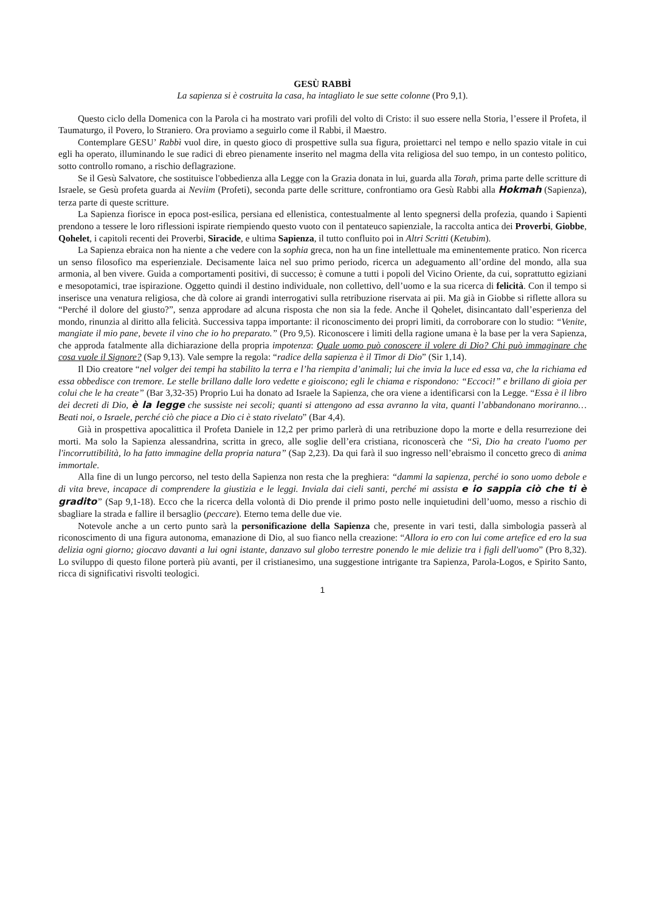GESÙ RABBÌ
La sapienza si è costruita la casa, ha intagliato le sue sette colonne (Pro 9,1).
Questo ciclo della Domenica con la Parola ci ha mostrato vari profili del volto di Cristo: il suo essere nella Storia, l’essere il Profeta, il Taumaturgo, il Povero, lo Straniero. Ora proviamo a seguirlo come il Rabbi, il Maestro.
Contemplare GESU’ Rabbì vuol dire, in questo gioco di prospettive sulla sua figura, proiettarci nel tempo e nello spazio vitale in cui egli ha operato, illuminando le sue radici di ebreo pienamente inserito nel magma della vita religiosa del suo tempo, in un contesto politico, sotto controllo romano, a rischio deflagrazione.
Se il Gesù Salvatore, che sostituisce l'obbedienza alla Legge con la Grazia donata in lui, guarda alla Torah, prima parte delle scritture di Israele, se Gesù profeta guarda ai Neviim (Profeti), seconda parte delle scritture, confrontiamo ora Gesù Rabbi alla Hokmah (Sapienza), terza parte di queste scritture.
La Sapienza fiorisce in epoca post-esilica, persiana ed ellenistica, contestualmente al lento spegnersi della profezia, quando i Sapienti prendono a tessere le loro riflessioni ispirate riempiendo questo vuoto con il pentateuco sapienziale, la raccolta antica dei Proverbi, Giobbe, Qohelet, i capitoli recenti dei Proverbi, Siracide, e ultima Sapienza, il tutto confluito poi in Altri Scritti (Ketubim).
La Sapienza ebraica non ha niente a che vedere con la sophia greca, non ha un fine intellettuale ma eminentemente pratico. Non ricerca un senso filosofico ma esperienziale. Decisamente laica nel suo primo periodo, ricerca un adeguamento all’ordine del mondo, alla sua armonia, al ben vivere. Guida a comportamenti positivi, di successo; è comune a tutti i popoli del Vicino Oriente, da cui, soprattutto egiziani e mesopotamici, trae ispirazione. Oggetto quindi il destino individuale, non collettivo, dell’uomo e la sua ricerca di felicità. Con il tempo si inserisce una venatura religiosa, che dà colore ai grandi interrogativi sulla retribuzione riservata ai pii. Ma già in Giobbe si riflette allora su “Perché il dolore del giusto?”, senza approdare ad alcuna risposta che non sia la fede. Anche il Qohelet, disincantato dall’esperienza del mondo, rinunzia al diritto alla felicità. Successiva tappa importante: il riconoscimento dei propri limiti, da corroborare con lo studio: “Venite, mangiate il mio pane, bevete il vino che io ho preparato.” (Pro 9,5). Riconoscere i limiti della ragione umana è la base per la vera Sapienza, che approda fatalmente alla dichiarazione della propria impotenza: Quale uomo può conoscere il volere di Dio? Chi può immaginare che cosa vuole il Signore? (Sap 9,13). Vale sempre la regola: “radice della sapienza è il Timor di Dio” (Sir 1,14).
Il Dio creatore “nel volger dei tempi ha stabilito la terra e l’ha riempita d’animali; lui che invia la luce ed essa va, che la richiama ed essa obbedisce con tremore. Le stelle brillano dalle loro vedette e gioiscono; egli le chiama e rispondono: “Eccoci!” e brillano di gioia per colui che le ha create” (Bar 3,32-35) Proprio Lui ha donato ad Israele la Sapienza, che ora viene a identificarsi con la Legge. “Essa è il libro dei decreti di Dio, è la legge che sussiste nei secoli; quanti si attengono ad essa avranno la vita, quanti l’abbandonano moriranno… Beati noi, o Israele, perché ciò che piace a Dio ci è stato rivelato” (Bar 4,4).
Già in prospettiva apocalittica il Profeta Daniele in 12,2 per primo parlerà di una retribuzione dopo la morte e della resurrezione dei morti. Ma solo la Sapienza alessandrina, scritta in greco, alle soglie dell’era cristiana, riconoscerà che “Sì, Dio ha creato l'uomo per l'incorruttibilità, lo ha fatto immagine della propria natura” (Sap 2,23). Da qui farà il suo ingresso nell’ebraismo il concetto greco di anima immortale.
Alla fine di un lungo percorso, nel testo della Sapienza non resta che la preghiera: “dammi la sapienza, perché io sono uomo debole e di vita breve, incapace di comprendere la giustizia e le leggi. Inviala dai cieli santi, perché mi assista e io sappia ciò che ti è gradito” (Sap 9,1-18). Ecco che la ricerca della volontà di Dio prende il primo posto nelle inquietudini dell’uomo, messo a rischio di sbagliare la strada e fallire il bersaglio (peccare). Eterno tema delle due vie.
Notevole anche a un certo punto sarà la personificazione della Sapienza che, presente in vari testi, dalla simbologia passerà al riconoscimento di una figura autonoma, emanazione di Dio, al suo fianco nella creazione: “Allora io ero con lui come artefice ed ero la sua delizia ogni giorno; giocavo davanti a lui ogni istante, danzavo sul globo terrestre ponendo le mie delizie tra i figli dell'uomo” (Pro 8,32). Lo sviluppo di questo filone porterà più avanti, per il cristianesimo, una suggestione intrigante tra Sapienza, Parola-Logos, e Spirito Santo, ricca di significativi risvolti teologici.
1